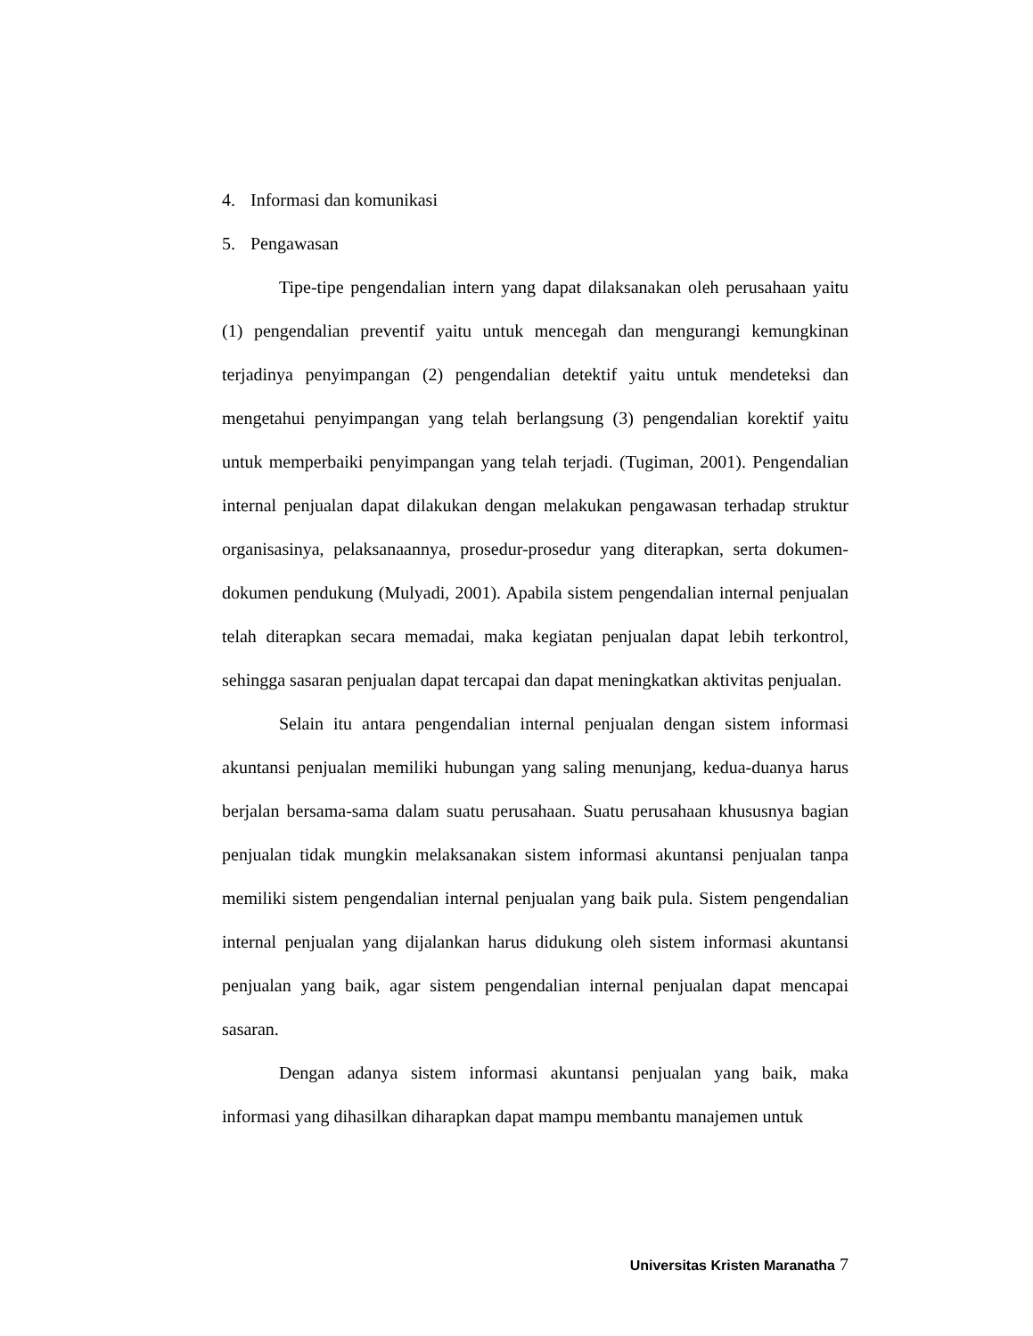4. Informasi dan komunikasi
5. Pengawasan
Tipe-tipe pengendalian intern yang dapat dilaksanakan oleh perusahaan yaitu (1) pengendalian preventif yaitu untuk mencegah dan mengurangi kemungkinan terjadinya penyimpangan (2) pengendalian detektif yaitu untuk mendeteksi dan mengetahui penyimpangan yang telah berlangsung (3) pengendalian korektif yaitu untuk memperbaiki penyimpangan yang telah terjadi. (Tugiman, 2001). Pengendalian internal penjualan dapat dilakukan dengan melakukan pengawasan terhadap struktur organisasinya, pelaksanaannya, prosedur-prosedur yang diterapkan, serta dokumen-dokumen pendukung (Mulyadi, 2001). Apabila sistem pengendalian internal penjualan telah diterapkan secara memadai, maka kegiatan penjualan dapat lebih terkontrol, sehingga sasaran penjualan dapat tercapai dan dapat meningkatkan aktivitas penjualan.
Selain itu antara pengendalian internal penjualan dengan sistem informasi akuntansi penjualan memiliki hubungan yang saling menunjang, kedua-duanya harus berjalan bersama-sama dalam suatu perusahaan. Suatu perusahaan khususnya bagian penjualan tidak mungkin melaksanakan sistem informasi akuntansi penjualan tanpa memiliki sistem pengendalian internal penjualan yang baik pula. Sistem pengendalian internal penjualan yang dijalankan harus didukung oleh sistem informasi akuntansi penjualan yang baik, agar sistem pengendalian internal penjualan dapat mencapai sasaran.
Dengan adanya sistem informasi akuntansi penjualan yang baik, maka informasi yang dihasilkan diharapkan dapat mampu membantu manajemen untuk
Universitas Kristen Maranatha 7